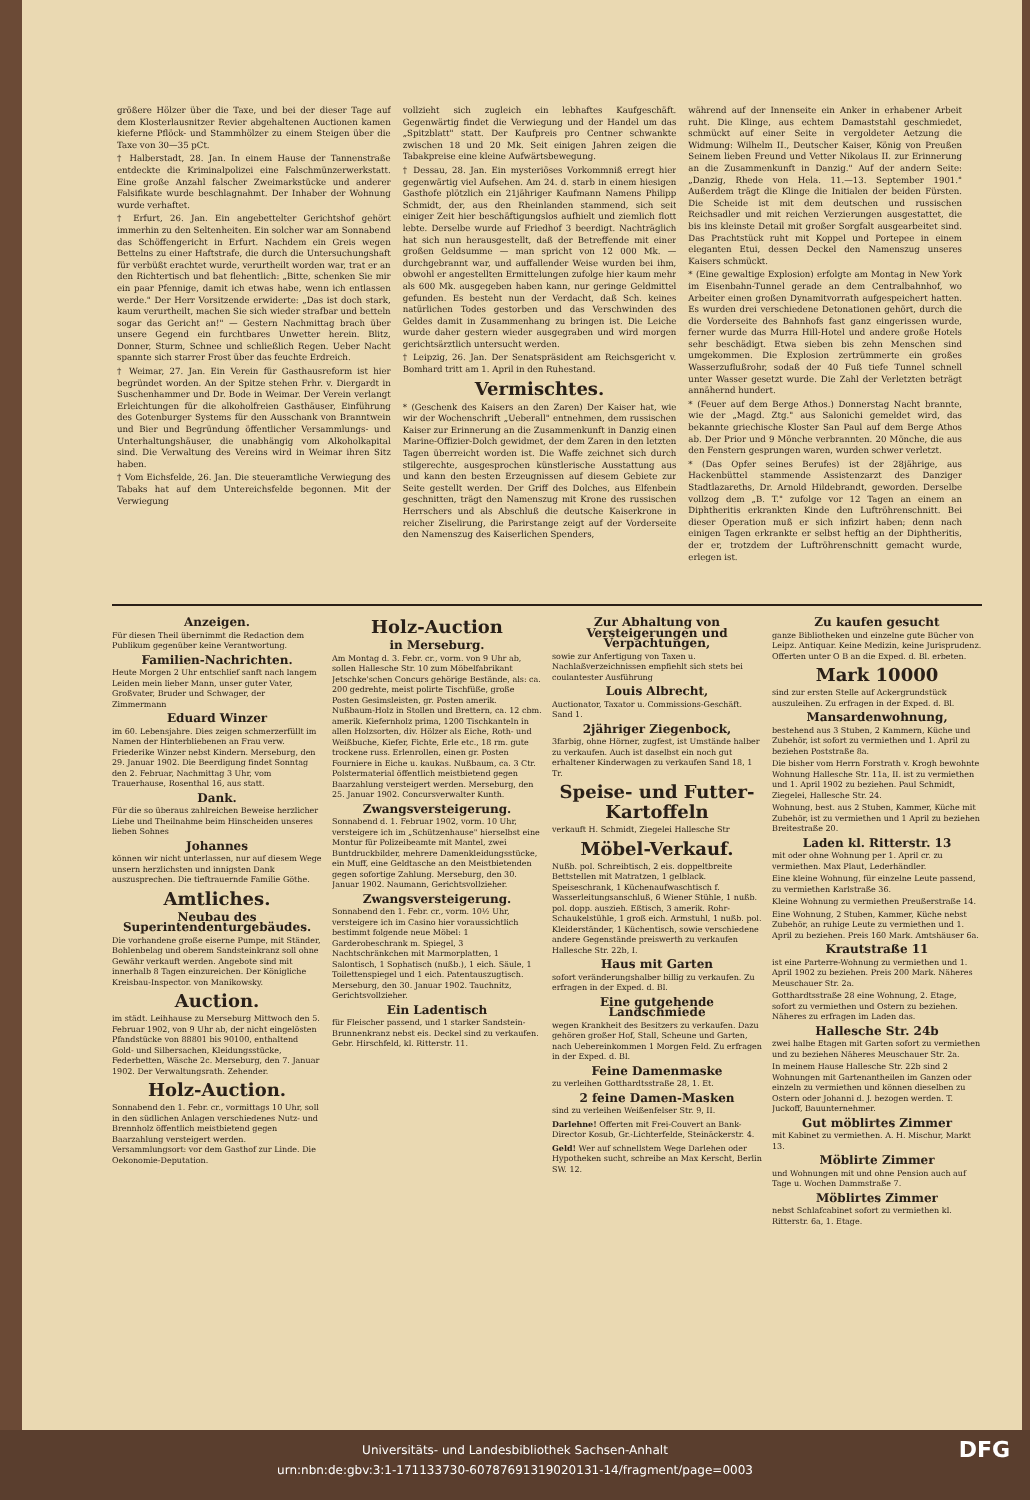größere Hölzer über die Taxe, und bei der dieser Tage auf dem Klosterlausnitzer Revier abgehaltenen Auctionen kamen kieferne Pflöck- und Stammhölzer zu einem Steigen über die Taxe von 30—35 pCt.
† Halberstadt, 28. Jan. In einem Hause der Tannenstraße entdeckte die Kriminalpolizei eine Falschmünzerwerkstatt. Eine große Anzahl falscher Zweimarkstücke und anderer Falsifikate wurde beschlagnahmt. Der Inhaber der Wohnung wurde verhaftet.
† Erfurt, 26. Jan. Ein angebettelter Gerichtshof gehört immerhin zu den Seltenheiten. Ein solcher war am Sonnabend das Schöffengericht in Erfurt. Nachdem ein Greis wegen Bettelns zu einer Haftstrafe, die durch die Untersuchungshaft für verbüßt erachtet wurde, verurtheilt worden war, trat er an den Richtertisch und bat flehentlich: „Bitte, schenken Sie mir ein paar Pfennige, damit ich etwas habe, wenn ich entlassen werde." Der Herr Vorsitzende erwiderte: „Das ist doch stark, kaum verurtheilt, machen Sie sich wieder strafbar und betteln sogar das Gericht an!" — Gestern Nachmittag brach über unsere Gegend ein furchtbares Unwetter herein. Blitz, Donner, Sturm, Schnee und schließlich Regen. Ueber Nacht spannte sich starrer Frost über das feuchte Erdreich.
† Weimar, 27. Jan. Ein Verein für Gasthausreform ist hier begründet worden. An der Spitze stehen Frhr. v. Diergardt in Suschenhammer und Dr. Bode in Weimar. Der Verein verlangt Erleichtungen für die alkoholfreien Gasthäuser, Einführung des Gotenburger Systems für den Ausschank von Branntwein und Bier und Begründung öffentlicher Versammlungs- und Unterhaltungshäuser, die unabhängig vom Alkoholkapital sind. Die Verwaltung des Vereins wird in Weimar ihren Sitz haben.
† Vom Eichsfelde, 26. Jan. Die steueramtliche Verwiegung des Tabaks hat auf dem Untereichsfelde begonnen. Mit der Verwiegung
vollzieht sich zugleich ein lebhaftes Kaufgeschäft. Gegenwärtig findet die Verwiegung und der Handel um das „Spitzblatt" statt. Der Kaufpreis pro Centner schwankte zwischen 18 und 20 Mk. Seit einigen Jahren zeigen die Tabakpreise eine kleine Aufwärtsbewegung.
† Dessau, 28. Jan. Ein mysteriöses Vorkommniß erregt hier gegenwärtig viel Aufsehen. Am 24. d. starb in einem hiesigen Gasthofe plötzlich ein 21jähriger Kaufmann Namens Philipp Schmidt, der, aus den Rheinlanden stammend, sich seit einiger Zeit hier beschäftigungslos aufhielt und ziemlich flott lebte. Derselbe wurde auf Friedhof 3 beerdigt. Nachträglich hat sich nun herausgestellt, daß der Betreffende mit einer großen Geldsumme — man spricht von 12 000 Mk. — durchgebrannt war, und auffallender Weise wurden bei ihm, obwohl er angestellten Ermittelungen zufolge hier kaum mehr als 600 Mk. ausgegeben haben kann, nur geringe Geldmittel gefunden. Es besteht nun der Verdacht, daß Sch. keines natürlichen Todes gestorben und das Verschwinden des Geldes damit in Zusammenhang zu bringen ist. Die Leiche wurde daher gestern wieder ausgegraben und wird morgen gerichtsärztlich untersucht werden.
† Leipzig, 26. Jan. Der Senatspräsident am Reichsgericht v. Bomhard tritt am 1. April in den Ruhestand.
Vermischtes.
* (Geschenk des Kaisers an den Zaren) Der Kaiser hat, wie wir der Wochenschrift „Ueberall" entnehmen, dem russischen Kaiser zur Erinnerung an die Zusammenkunft in Danzig einen Marine-Offizier-Dolch gewidmet, der dem Zaren in den letzten Tagen überreicht worden ist. Die Waffe zeichnet sich durch stilgerechte, ausgesprochen künstlerische Ausstattung aus und kann den besten Erzeugnissen auf diesem Gebiete zur Seite gestellt werden. Der Griff des Dolches, aus Elfenbein geschnitten, trägt den Namenszug mit Krone des russischen Herrschers und als Abschluß die deutsche Kaiserkrone in reicher Ziselirung, die Parirstange zeigt auf der Vorderseite den Namenszug des Kaiserlichen Spenders,
während auf der Innenseite ein Anker in erhabener Arbeit ruht. Die Klinge, aus echtem Damaststahl geschmiedet, schmückt auf einer Seite in vergoldeter Aetzung die Widmung: Wilhelm II., Deutscher Kaiser, König von Preußen Seinem lieben Freund und Vetter Nikolaus II. zur Erinnerung an die Zusammenkunft in Danzig." Auf der andern Seite: „Danzig, Rhede von Hela. 11.—13. September 1901." Außerdem trägt die Klinge die Initialen der beiden Fürsten. Die Scheide ist mit dem deutschen und russischen Reichsadler und mit reichen Verzierungen ausgestattet, die bis ins kleinste Detail mit großer Sorgfalt ausgearbeitet sind. Das Prachtstück ruht mit Koppel und Portepee in einem eleganten Etui, dessen Deckel den Namenszug unseres Kaisers schmückt.
* (Eine gewaltige Explosion) erfolgte am Montag in New York im Eisenbahn-Tunnel gerade an dem Centralbahnhof, wo Arbeiter einen großen Dynamitvorrath aufgespeichert hatten. Es wurden drei verschiedene Detonationen gehört, durch die die Vorderseite des Bahnhofs fast ganz eingerissen wurde, ferner wurde das Murra Hill-Hotel und andere große Hotels sehr beschädigt. Etwa sieben bis zehn Menschen sind umgekommen. Die Explosion zertrümmerte ein großes Wasserzuflußrohr, sodaß der 40 Fuß tiefe Tunnel schnell unter Wasser gesetzt wurde. Die Zahl der Verletzten beträgt annähernd hundert.
* (Feuer auf dem Berge Athos.) Donnerstag Nacht brannte, wie der „Magd. Ztg." aus Salonichi gemeldet wird, das bekannte griechische Kloster San Paul auf dem Berge Athos ab. Der Prior und 9 Mönche verbrannten. 20 Mönche, die aus den Fenstern gesprungen waren, wurden schwer verletzt.
* (Das Opfer seines Berufes) ist der 28jährige, aus Hackenbüttel stammende Assistenzarzt des Danziger Stadtlazareths, Dr. Arnold Hildebrandt, geworden. Derselbe vollzog dem „B. T." zufolge vor 12 Tagen an einem an Diphtheritis erkrankten Kinde den Luftröhrenschnitt. Bei dieser Operation muß er sich infizirt haben; denn nach einigen Tagen erkrankte er selbst heftig an der Diphtheritis, der er, trotzdem der Luftröhrenschnitt gemacht wurde, erlegen ist.
Anzeigen.
Für diesen Theil übernimmt die Redaction dem Publikum gegenüber keine Verantwortung.
Familien-Nachrichten.
Heute Morgen 2 Uhr entschlief sanft nach langem Leiden mein lieber Mann, unser guter Vater, Großvater, Bruder und Schwager, der Zimmermann
Eduard Winzer
im 60. Lebensjahre. Dies zeigen schmerzerfüllt im Namen der Hinterbliebenen an Frau verw. Friederike Winzer nebst Kindern. Merseburg, den 29. Januar 1902. Die Beerdigung findet Sonntag den 2. Februar, Nachmittag 3 Uhr, vom Trauerhause, Rosenthal 16, aus statt.
Dank.
Für die so überaus zahlreichen Beweise herzlicher Liebe und Theilnahme beim Hinscheiden unseres lieben Sohnes
Johannes
können wir nicht unterlassen, nur auf diesem Wege unsern herzlichsten und innigsten Dank auszusprechen. Die tieftrauernde Familie Göthe.
Amtliches.
Neubau des Superintendenturgebäudes.
Die vorhandene große eiserne Pumpe, mit Ständer, Bohlenbelag und oberem Sandsteinkranz soll ohne Gewähr verkauft werden. Angebote sind mit innerhalb 8 Tagen einzureichen. Der Königliche Kreisbau-Inspector. von Manikowsky.
Auction.
im städt. Leihhause zu Merseburg Mittwoch den 5. Februar 1902, von 9 Uhr ab, der nicht eingelösten Pfandstücke von 88801 bis 90100, enthaltend Gold- und Silbersachen, Kleidungsstücke, Federbetten, Wäsche 2c. Merseburg, den 7. Januar 1902. Der Verwaltungsrath. Zehender.
Holz-Auction.
Sonnabend den 1. Febr. cr., vormittags 10 Uhr, soll in den südlichen Anlagen verschiedenes Nutz- und Brennholz öffentlich meistbietend gegen Baarzahlung versteigert werden. Versammlungsort: vor dem Gasthof zur Linde. Die Oekonomie-Deputation.
Holz-Auction
in Merseburg.
Am Montag d. 3. Febr. cr., vorm. von 9 Uhr ab, sollen Hallesche Str. 10 zum Möbelfabrikant Jetschke'schen Concurs gehörige Bestände, als: ca. 200 gedrehte, meist polirte Tischfüße, große Posten Gesimsleisten, gr. Posten amerik. Nußbaum-Holz in Stollen und Brettern, ca. 12 cbm. amerik. Kiefernholz prima, 1200 Tischkanteln in allen Holzsorten, div. Hölzer als Eiche, Roth- und Weißbuche, Kiefer, Fichte, Erle etc., 18 rm. gute trockene russ. Erlenrollen, einen gr. Posten Fourniere in Eiche u. kaukas. Nußbaum, ca. 3 Ctr. Polstermaterial öffentlich meistbietend gegen Baarzahlung versteigert werden. Merseburg, den 25. Januar 1902. Concursverwalter Kunth.
Zwangsversteigerung.
Sonnabend d. 1. Februar 1902, vorm. 10 Uhr, versteigere ich im „Schützenhause" hierselbst eine Montur für Polizeibeamte mit Mantel, zwei Buntdruckbilder, mehrere Damenkleidungsstücke, ein Muff, eine Geldtasche an den Meistbietenden gegen sofortige Zahlung. Merseburg, den 30. Januar 1902. Naumann, Gerichtsvollzieher.
Zwangsversteigerung.
Sonnabend den 1. Febr. cr., vorm. 10½ Uhr, versteigere ich im Casino hier voraussichtlich bestimmt folgende neue Möbel: 1 Garderobeschrank m. Spiegel, 3 Nachtschränkchen mit Marmorplatten, 1 Salontisch, 1 Sophatisch (nußb.), 1 eich. Säule, 1 Toilettenspiegel und 1 eich. Patentauszugtisch. Merseburg, den 30. Januar 1902. Tauchnitz, Gerichtsvollzieher.
Ein Ladentisch
für Fleischer passend, und 1 starker Sandstein-Brunnenkranz nebst eis. Deckel sind zu verkaufen. Gebr. Hirschfeld, kl. Ritterstr. 11.
Zur Abhaltung von Versteigerungen und Verpachtungen,
sowie zur Anfertigung von Taxen u. Nachlaßverzeichnissen empfiehlt sich stets bei coulantester Ausführung
Louis Albrecht,
Auctionator, Taxator u. Commissions-Geschäft. Sand 1.
2jähriger Ziegenbock,
3farbig, ohne Hörner, zugfest, ist Umstände halber zu verkaufen. Auch ist daselbst ein noch gut erhaltener Kinderwagen zu verkaufen Sand 18, 1 Tr.
Speise- und Futter-Kartoffeln
verkauft H. Schmidt, Ziegelei Hallesche Str
Möbel-Verkauf.
Nußb. pol. Schreibtisch, 2 eis. doppeltbreite Bettstellen mit Matratzen, 1 gelblack. Speiseschrank, 1 Küchenaufwaschtisch f. Wasserleitungsanschluß, 6 Wiener Stühle, 1 nußb. pol. dopp. auszieh. Eßtisch, 3 amerik. Rohr-Schaukelstühle, 1 groß eich. Armstuhl, 1 nußb. pol. Kleiderständer, 1 Küchentisch, sowie verschiedene andere Gegenstände preiswerth zu verkaufen Hallesche Str. 22b, I.
Haus mit Garten
sofort veränderungshalber billig zu verkaufen. Zu erfragen in der Exped. d. Bl.
Eine gutgehende Landschmiede
wegen Krankheit des Besitzers zu verkaufen. Dazu gehören großer Hof, Stall, Scheune und Garten, nach Uebereinkommen 1 Morgen Feld. Zu erfragen in der Exped. d. Bl.
Feine Damenmaske
zu verleihen Gotthardtsstraße 28, 1. Et.
2 feine Damen-Masken
sind zu verleihen Weißenfelser Str. 9, II.
Darlehne! Offerten mit Frei-Couvert an Bank-Director Kosub, Gr.-Lichterfelde, Steinäckerstr. 4.
Geld! Wer auf schnellstem Wege Darlehen oder Hypotheken sucht, schreibe an Max Kerscht, Berlin SW. 12.
Zu kaufen gesucht
ganze Bibliotheken und einzelne gute Bücher von Leipz. Antiquar. Keine Medizin, keine Jurisprudenz. Offerten unter O B an die Exped. d. Bl. erbeten.
Mark 10000
sind zur ersten Stelle auf Ackergrundstück auszuleihen. Zu erfragen in der Exped. d. Bl.
Mansardenwohnung,
bestehend aus 3 Stuben, 2 Kammern, Küche und Zubehör, ist sofort zu vermiethen und 1. April zu beziehen Poststraße 8a.
Die bisher vom Herrn Forstrath v. Krogh bewohnte Wohnung Hallesche Str. 11a, II. ist zu vermiethen und 1. April 1902 zu beziehen. Paul Schmidt, Ziegelei, Hallesche Str. 24.
Wohnung, best. aus 2 Stuben, Kammer, Küche mit Zubehör, ist zu vermiethen und 1 April zu beziehen Breitestraße 20.
Laden kl. Ritterstr. 13
mit oder ohne Wohnung per 1. April cr. zu vermiethen. Max Plaut, Lederhändler.
Eine kleine Wohnung, für einzelne Leute passend, zu vermiethen Karlstraße 36.
Kleine Wohnung zu vermiethen Preußerstraße 14.
Eine Wohnung, 2 Stuben, Kammer, Küche nebst Zubehör, an ruhige Leute zu vermiethen und 1. April zu beziehen. Preis 160 Mark. Amtshäuser 6a.
Krautstraße 11
ist eine Parterre-Wohnung zu vermiethen und 1. April 1902 zu beziehen. Preis 200 Mark. Näheres Meuschauer Str. 2a.
Gotthardtsstraße 28 eine Wohnung, 2. Etage, sofort zu vermiethen und Ostern zu beziehen. Näheres zu erfragen im Laden das.
Hallesche Str. 24b
zwei halbe Etagen mit Garten sofort zu vermiethen und zu beziehen Näheres Meuschauer Str. 2a.
In meinem Hause Hallesche Str. 22b sind 2 Wohnungen mit Gartenantheilen im Ganzen oder einzeln zu vermiethen und können dieselben zu Ostern oder Johanni d. J. bezogen werden. T. Juckoff, Bauunternehmer.
Gut möblirtes Zimmer
mit Kabinet zu vermiethen. A. H. Mischur, Markt 13.
Möblirte Zimmer
und Wohnungen mit und ohne Pension auch auf Tage u. Wochen Dammstraße 7.
Möblirtes Zimmer
nebst Schlafcabinet sofort zu vermiethen kl. Ritterstr. 6a, 1. Etage.
Universitäts- und Landesbibliothek Sachsen-Anhalt
urn:nbn:de:gbv:3:1-171133730-6078769131902013­1-14/fragment/page=0003 DFG